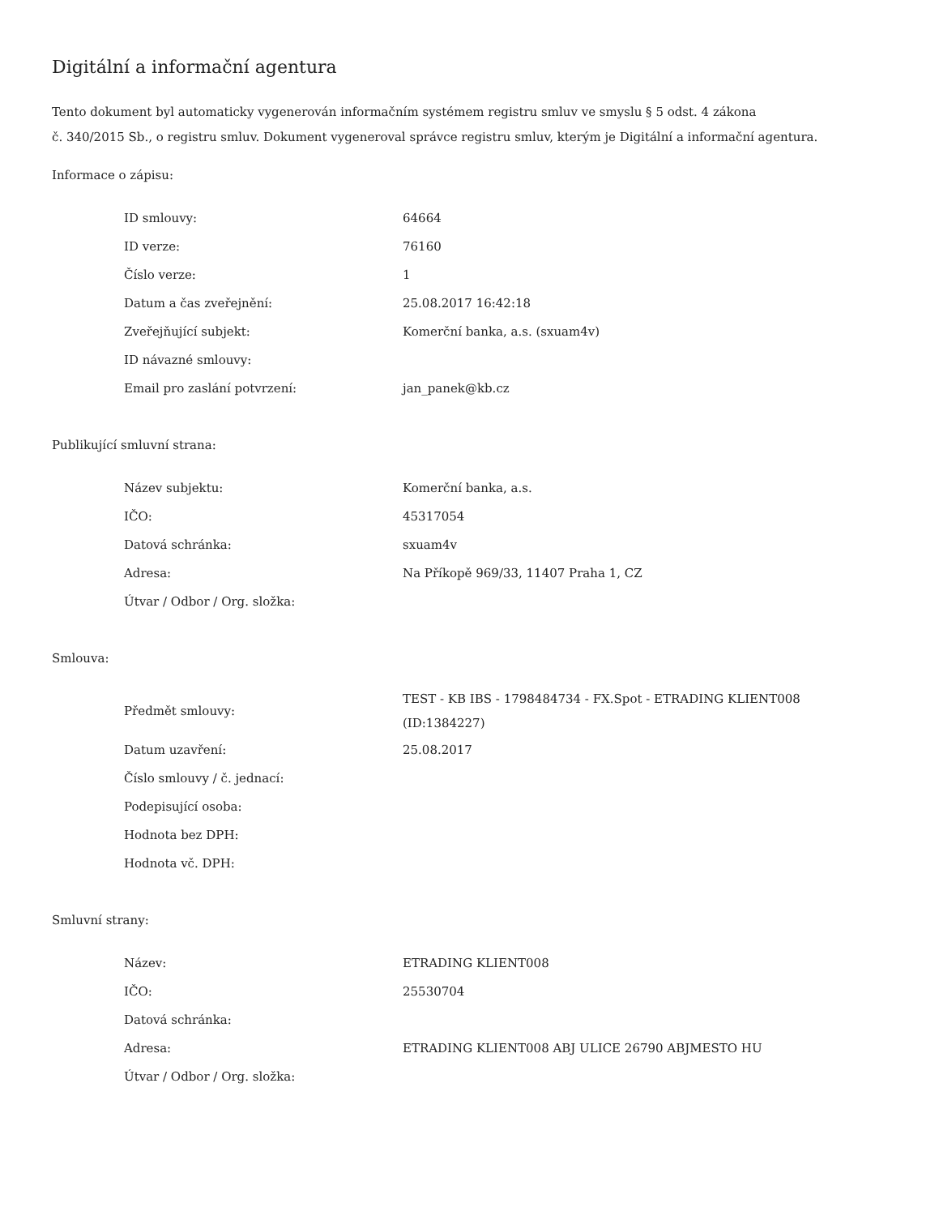Digitální a informační agentura
Tento dokument byl automaticky vygenerován informačním systémem registru smluv ve smyslu § 5 odst. 4 zákona
č. 340/2015 Sb., o registru smluv. Dokument vygeneroval správce registru smluv, kterým je Digitální a informační agentura.
Informace o zápisu:
| ID smlouvy: | 64664 |
| ID verze: | 76160 |
| Číslo verze: | 1 |
| Datum a čas zveřejnění: | 25.08.2017 16:42:18 |
| Zveřejňující subjekt: | Komerční banka, a.s. (sxuam4v) |
| ID návazné smlouvy: | |
| Email pro zaslání potvrzení: | jan_panek@kb.cz |
Publikující smluvní strana:
| Název subjektu: | Komerční banka, a.s. |
| IČO: | 45317054 |
| Datová schránka: | sxuam4v |
| Adresa: | Na Příkopě 969/33, 11407 Praha 1, CZ |
| Útvar / Odbor / Org. složka: | |
Smlouva:
| Předmět smlouvy: | TEST - KB IBS - 1798484734 - FX.Spot - ETRADING KLIENT008 (ID:1384227) |
| Datum uzavření: | 25.08.2017 |
| Číslo smlouvy / č. jednací: | |
| Podepisující osoba: | |
| Hodnota bez DPH: | |
| Hodnota vč. DPH: | |
Smluvní strany:
| Název: | ETRADING KLIENT008 |
| IČO: | 25530704 |
| Datová schránka: | |
| Adresa: | ETRADING KLIENT008 ABJ ULICE 26790 ABJMESTO HU |
| Útvar / Odbor / Org. složka: | |